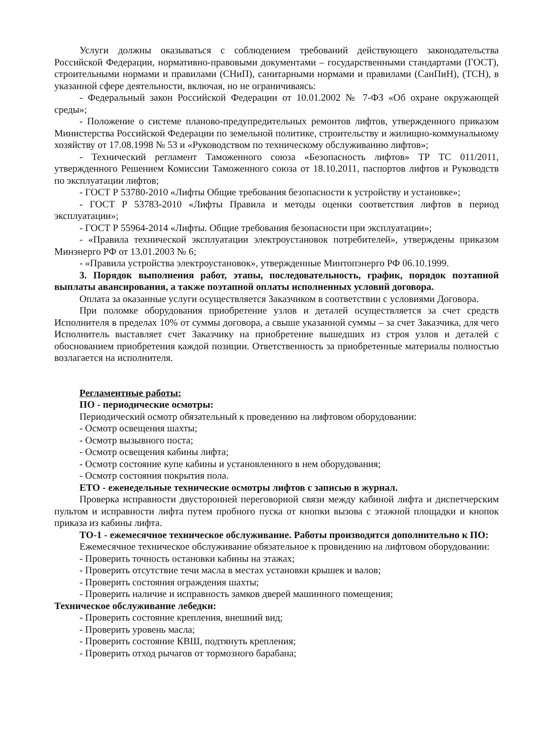Услуги должны оказываться с соблюдением требований действующего законодательства Российской Федерации, нормативно-правовыми документами – государственными стандартами (ГОСТ), строительными нормами и правилами (СНиП), санитарными нормами и правилами (СанПиН), (ТСН), в указанной сфере деятельности, включая, но не ограничиваясь:
- Федеральный закон Российской Федерации от 10.01.2002 № 7-ФЗ «Об охране окружающей среды»;
- Положение о системе планово-предупредительных ремонтов лифтов, утвержденного приказом Министерства Российской Федерации по земельной политике, строительству и жилищно-коммунальному хозяйству от 17.08.1998 № 53 и «Руководством по техническому обслуживанию лифтов»;
- Технический регламент Таможенного союза «Безопасность лифтов» ТР ТС 011/2011, утвержденного Решением Комиссии Таможенного союза от 18.10.2011, паспортов лифтов и Руководств по эксплуатации лифтов;
- ГОСТ Р 53780-2010 «Лифты Общие требования безопасности к устройству и установке»;
- ГОСТ Р 53783-2010 «Лифты Правила и методы оценки соответствия лифтов в период эксплуатации»;
- ГОСТ Р 55964-2014 «Лифты. Общие требования безопасности при эксплуатации»;
- «Правила технической эксплуатации электроустановок потребителей», утверждены приказом Минэнерго РФ от 13.01.2003 № 6;
- «Правила устройства электроустановок», утвержденные Минтопэнерго РФ 06.10.1999.
3. Порядок выполнения работ, этапы, последовательность, график, порядок поэтапной выплаты авансирования, а также поэтапной оплаты исполненных условий договора.
Оплата за оказанные услуги осуществляется Заказчиком в соответствии с условиями Договора.
При поломке оборудования приобретение узлов и деталей осуществляется за счет средств Исполнителя в пределах 10% от суммы договора, а свыше указанной суммы – за счет Заказчика, для чего Исполнитель выставляет счет Заказчику на приобретение вышедших из строя узлов и деталей с обоснованием приобретения каждой позиции. Ответственность за приобретенные материалы полностью возлагается на исполнителя.
Регламентные работы:
ПО - периодические осмотры:
Периодический осмотр обязательный к проведению на лифтовом оборудовании:
- Осмотр освещения шахты;
- Осмотр вызывного поста;
- Осмотр освещения кабины лифта;
- Осмотр состояние купе кабины и установленного в нем оборудования;
- Осмотр состояния покрытия пола.
ЕТО - еженедельные технические осмотры лифтов с записью в журнал.
Проверка исправности двусторонней переговорной связи между кабиной лифта и диспетчерским пультом и исправности лифта путем пробного пуска от кнопки вызова с этажной площадки и кнопок приказа из кабины лифта.
ТО-1 - ежемесячное техническое обслуживание. Работы производятся дополнительно к ПО:
Ежемесячное техническое обслуживание обязательное к провидению на лифтовом оборудовании:
- Проверить точность остановки кабины на этажах;
- Проверить отсутствие течи масла в местах установки крышек и валов;
- Проверить состояния ограждения шахты;
- Проверить наличие и исправность замков дверей машинного помещения;
Техническое обслуживание лебедки:
- Проверить состояние крепления, внешний вид;
- Проверить уровень масла;
- Проверить состояние КВШ, подтянуть крепления;
- Проверить отход рычагов от тормозного барабана;